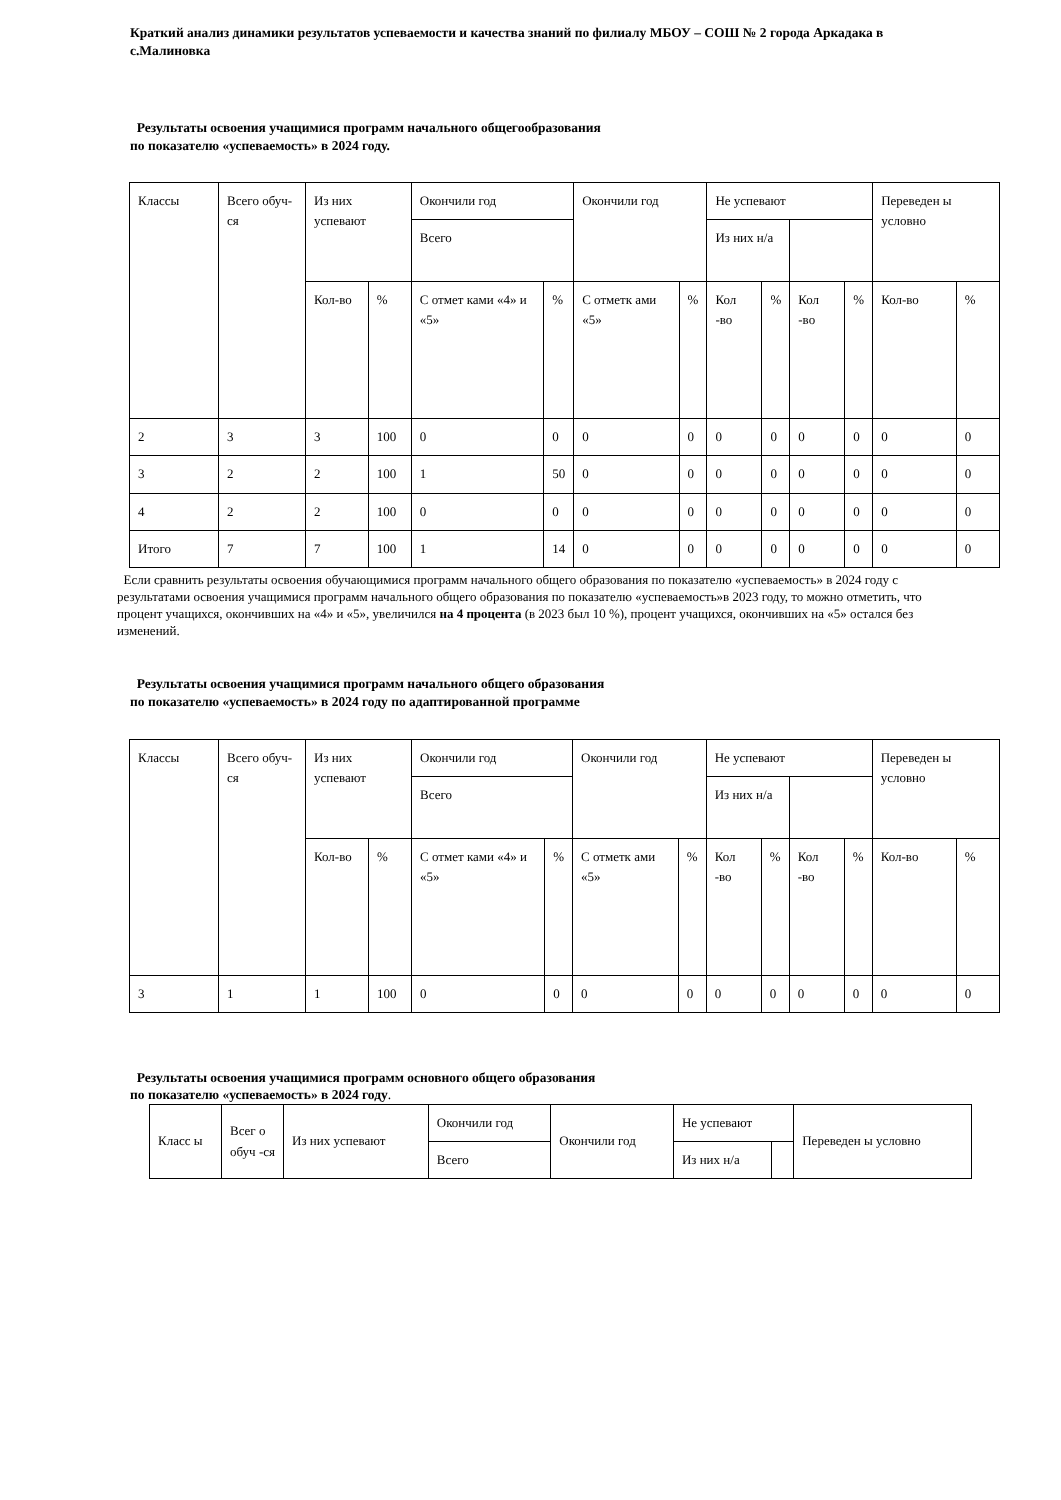Краткий анализ динамики результатов успеваемости и качества знаний по филиалу МБОУ – СОШ № 2 города Аркадака в с.Малиновка
Результаты освоения учащимися программ начального общегообразования
по показателю «успеваемость» в 2024 году.
| Классы | Всего обуч-ся | Из них успевают | | Окончили год | | Окончили год | | Не успевают | | | | Переведен ы условно | |
| | | | | Всего | | | | Из них н/а | | | | | |
| | | Кол-во | % | С отмет ками «4» и «5» | % | С отметк ами «5» | % | Кол -во | % | Кол -во | % | Кол-во | % |
| 2 | 3 | 3 | 100 | 0 | 0 | 0 | 0 | 0 | 0 | 0 | 0 | 0 | 0 |
| 3 | 2 | 2 | 100 | 1 | 50 | 0 | 0 | 0 | 0 | 0 | 0 | 0 | 0 |
| 4 | 2 | 2 | 100 | 0 | 0 | 0 | 0 | 0 | 0 | 0 | 0 | 0 | 0 |
| Итого | 7 | 7 | 100 | 1 | 14 | 0 | 0 | 0 | 0 | 0 | 0 | 0 | 0 |
Если сравнить результаты освоения обучающимися программ начального общего образования по показателю «успеваемость» в 2024 году с результатами освоения учащимися программ начального общего образования по показателю «успеваемость»в 2023 году, то можно отметить, что процент учащихся, окончивших на «4» и «5», увеличился на 4 процента (в 2023 был 10 %), процент учащихся, окончивших на «5» остался без изменений.
Результаты освоения учащимися программ начального общего образования
по показателю «успеваемость» в 2024 году по адаптированной программе
| Классы | Всего обуч-ся | Из них успевают | | Окончили год | | Окончили год | | Не успевают | | | | Переведен ы условно | |
| | | | | Всего | | | | Из них н/а | | | | | |
| | | Кол-во | % | С отмет ками «4» и «5» | % | С отметк ами «5» | % | Кол -во | % | Кол -во | % | Кол-во | % |
| 3 | 1 | 1 | 100 | 0 | 0 | 0 | 0 | 0 | 0 | 0 | 0 | 0 | 0 |
Результаты освоения учащимися программ основного общего образования
по показателю «успеваемость» в 2024 году.
| Класс ы | Всег о обуч -ся | Из них успевают | Окончили год | Окончили год | Не успевают | | Переведен ы условно |
| | | | Всего | | Из них н/а | | |